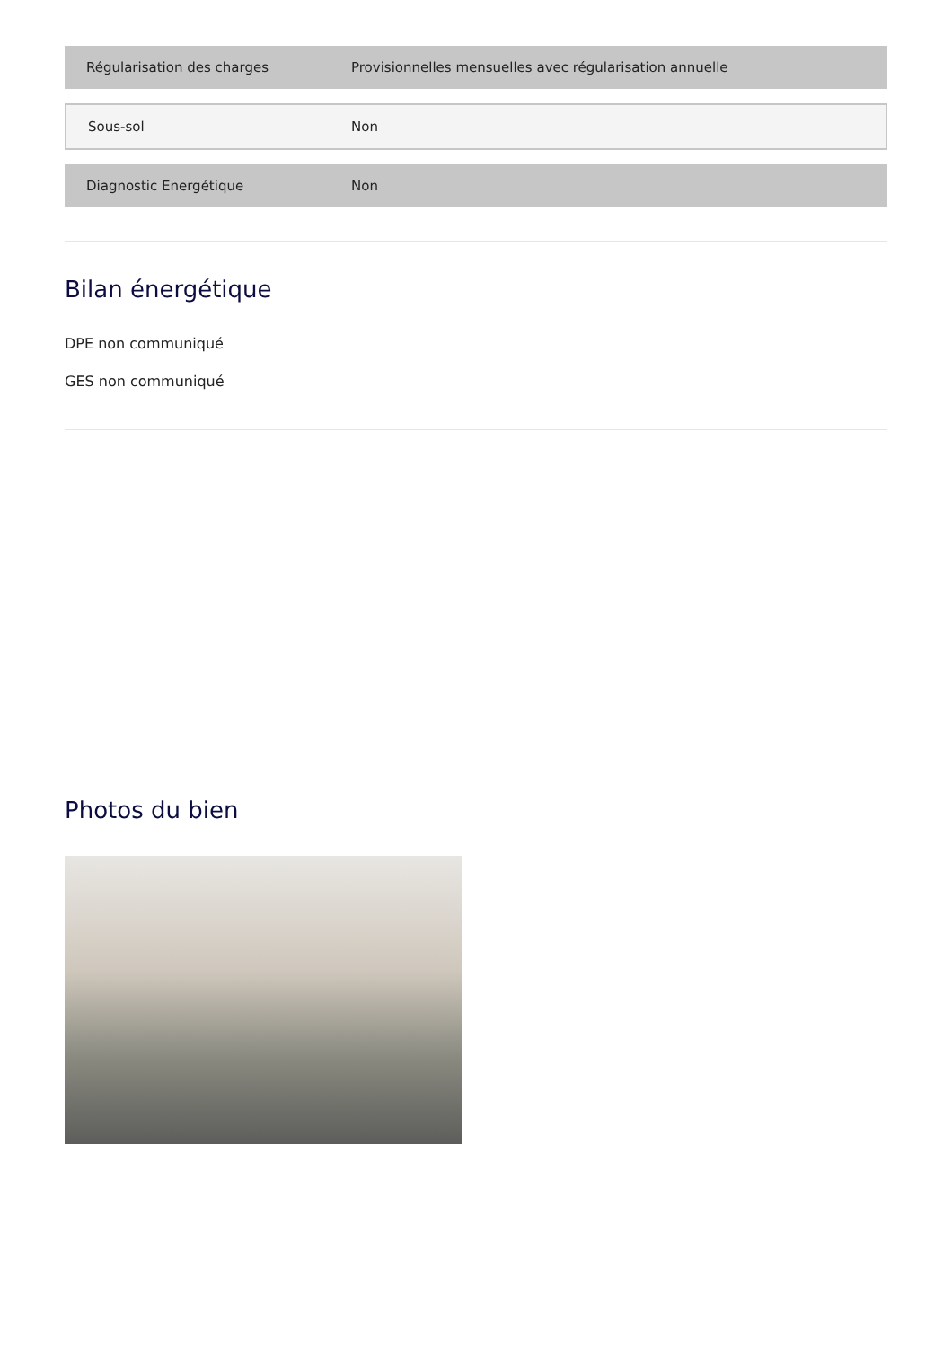| Régularisation des charges | Provisionnelles mensuelles avec régularisation annuelle |
| Sous-sol | Non |
| Diagnostic Energétique | Non |
Bilan énergétique
DPE non communiqué
GES non communiqué
Photos du bien